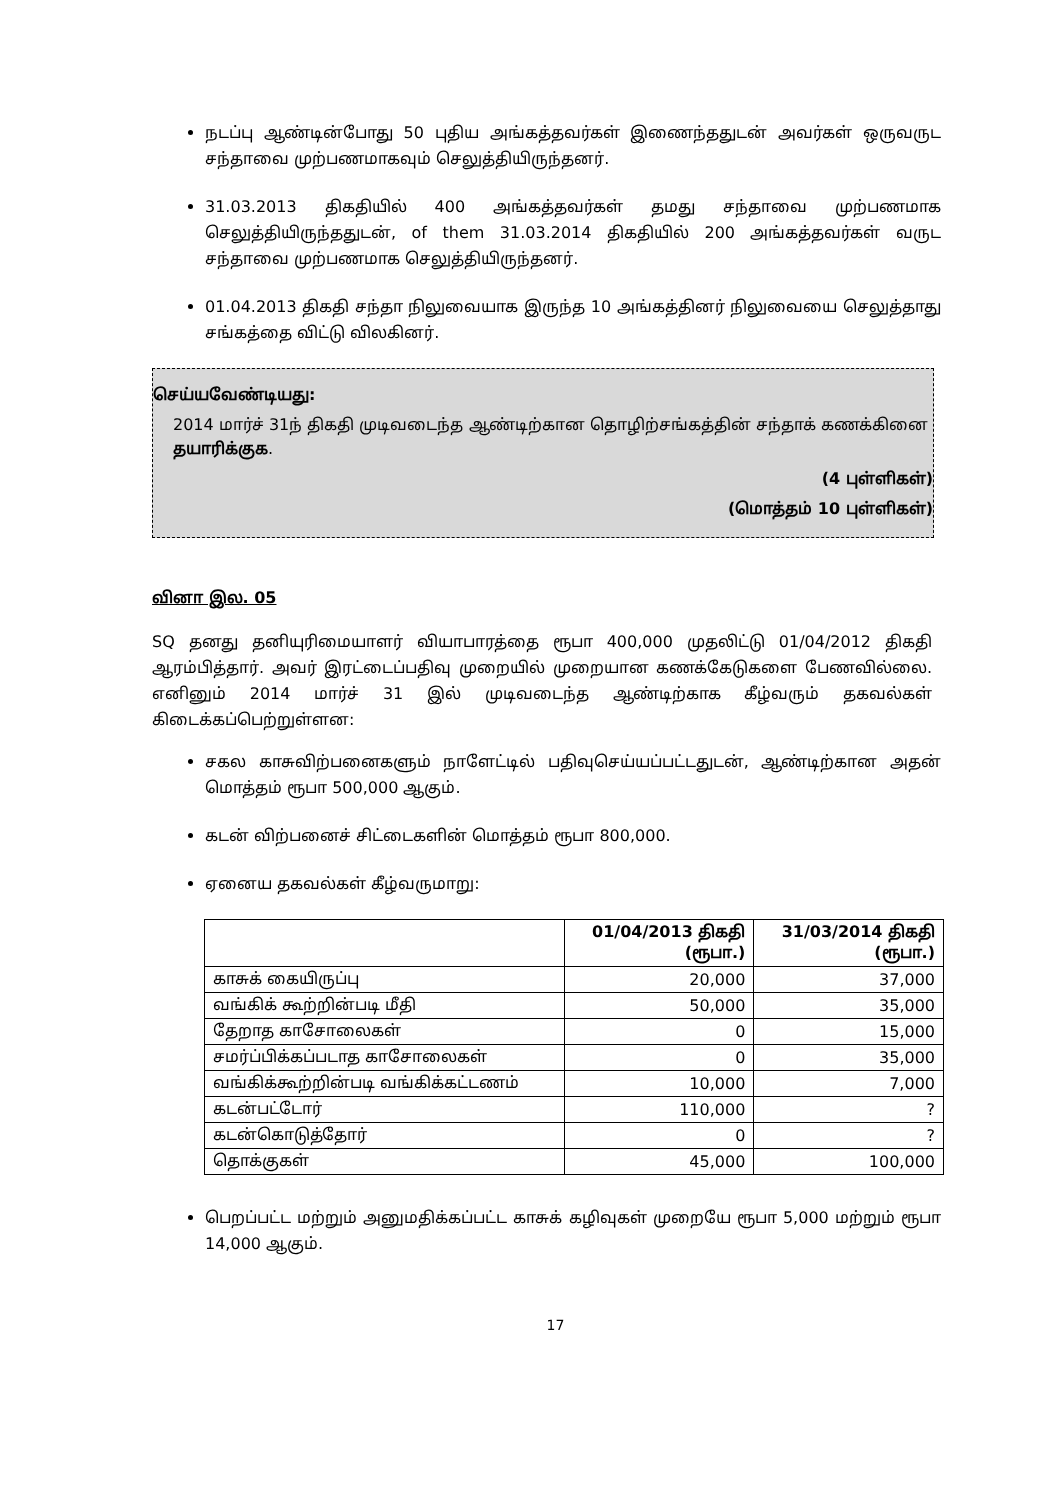நடப்பு ஆண்டின்போது 50 புதிய அங்கத்தவர்கள் இணைந்ததுடன் அவர்கள் ஒருவருட சந்தாவை முற்பணமாகவும் செலுத்தியிருந்தனர்.
31.03.2013 திகதியில் 400 அங்கத்தவர்கள் தமது சந்தாவை முற்பணமாக செலுத்தியிருந்ததுடன், of them 31.03.2014 திகதியில் 200 அங்கத்தவர்கள் வருட சந்தாவை முற்பணமாக செலுத்தியிருந்தனர்.
01.04.2013 திகதி சந்தா நிலுவையாக இருந்த 10 அங்கத்தினர் நிலுவையை செலுத்தாது சங்கத்தை விட்டு விலகினர்.
செய்யவேண்டியது:
2014 மார்ச் 31ந் திகதி முடிவடைந்த ஆண்டிற்கான தொழிற்சங்கத்தின் சந்தாக் கணக்கினை தயாரிக்குக.
(4 புள்ளிகள்)
(மொத்தம் 10 புள்ளிகள்)
வினா இல. 05
SQ தனது தனியுரிமையாளர் வியாபாரத்தை ரூபா 400,000 முதலிட்டு 01/04/2012 திகதி ஆரம்பித்தார். அவர் இரட்டைப்பதிவு முறையில் முறையான கணக்கேடுகளை பேணவில்லை. எனினும் 2014 மார்ச் 31 இல் முடிவடைந்த ஆண்டிற்காக கீழ்வரும் தகவல்கள் கிடைக்கப்பெற்றுள்ளன:
சகல காசுவிற்பனைகளும் நாளேட்டில் பதிவுசெய்யப்பட்டதுடன், ஆண்டிற்கான அதன் மொத்தம் ரூபா 500,000 ஆகும்.
கடன் விற்பனைச் சிட்டைகளின் மொத்தம் ரூபா 800,000.
ஏனைய தகவல்கள் கீழ்வருமாறு:
| | 01/04/2013 திகதி (ரூபா.) | 31/03/2014 திகதி (ரூபா.) |
| --- | --- | --- |
| காசுக் கையிருப்பு | 20,000 | 37,000 |
| வங்கிக் கூற்றின்படி மீதி | 50,000 | 35,000 |
| தேறாத காசோலைகள் | 0 | 15,000 |
| சமர்ப்பிக்கப்படாத காசோலைகள் | 0 | 35,000 |
| வங்கிக்கூற்றின்படி வங்கிக்கட்டணம் | 10,000 | 7,000 |
| கடன்பட்டோர் | 110,000 | ? |
| கடன்கொடுத்தோர் | 0 | ? |
| தொக்குகள் | 45,000 | 100,000 |
பெறப்பட்ட மற்றும் அனுமதிக்கப்பட்ட காசுக் கழிவுகள் முறையே ரூபா 5,000 மற்றும் ரூபா 14,000 ஆகும்.
17